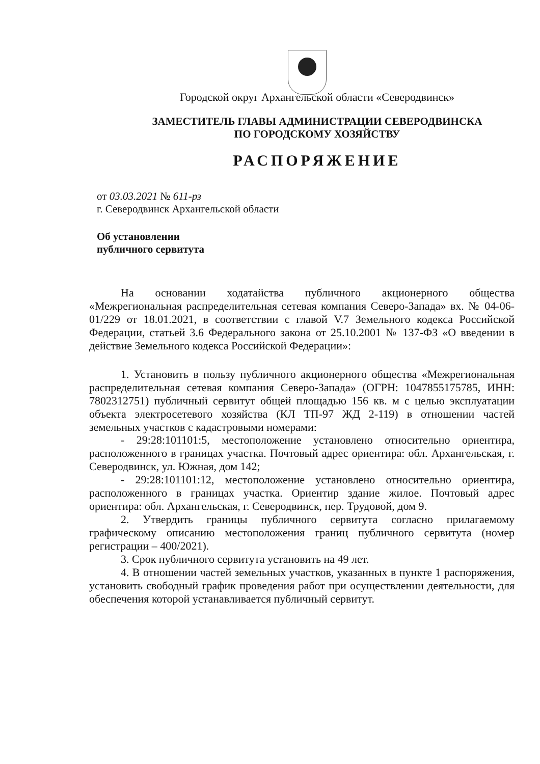Городской округ Архангельской области «Северодвинск»
ЗАМЕСТИТЕЛЬ ГЛАВЫ АДМИНИСТРАЦИИ СЕВЕРОДВИНСКА
ПО ГОРОДСКОМУ ХОЗЯЙСТВУ
РАСПОРЯЖЕНИЕ
от 03.03.2021 № 611-рз
г. Северодвинск Архангельской области
Об установлении
публичного сервитута
На основании ходатайства публичного акционерного общества «Межрегиональная распределительная сетевая компания Северо-Запада» вх. № 04-06-01/229 от 18.01.2021, в соответствии с главой V.7 Земельного кодекса Российской Федерации, статьей 3.6 Федерального закона от 25.10.2001 № 137-ФЗ «О введении в действие Земельного кодекса Российской Федерации»:
1. Установить в пользу публичного акционерного общества «Межрегиональная распределительная сетевая компания Северо-Запада» (ОГРН: 1047855175785, ИНН: 7802312751) публичный сервитут общей площадью 156 кв. м с целью эксплуатации объекта электросетевого хозяйства (КЛ ТП-97 ЖД 2-119) в отношении частей земельных участков с кадастровыми номерами:
- 29:28:101101:5, местоположение установлено относительно ориентира, расположенного в границах участка. Почтовый адрес ориентира: обл. Архангельская, г. Северодвинск, ул. Южная, дом 142;
- 29:28:101101:12, местоположение установлено относительно ориентира, расположенного в границах участка. Ориентир здание жилое. Почтовый адрес ориентира: обл. Архангельская, г. Северодвинск, пер. Трудовой, дом 9.
2. Утвердить границы публичного сервитута согласно прилагаемому графическому описанию местоположения границ публичного сервитута (номер регистрации – 400/2021).
3. Срок публичного сервитута установить на 49 лет.
4. В отношении частей земельных участков, указанных в пункте 1 распоряжения, установить свободный график проведения работ при осуществлении деятельности, для обеспечения которой устанавливается публичный сервитут.